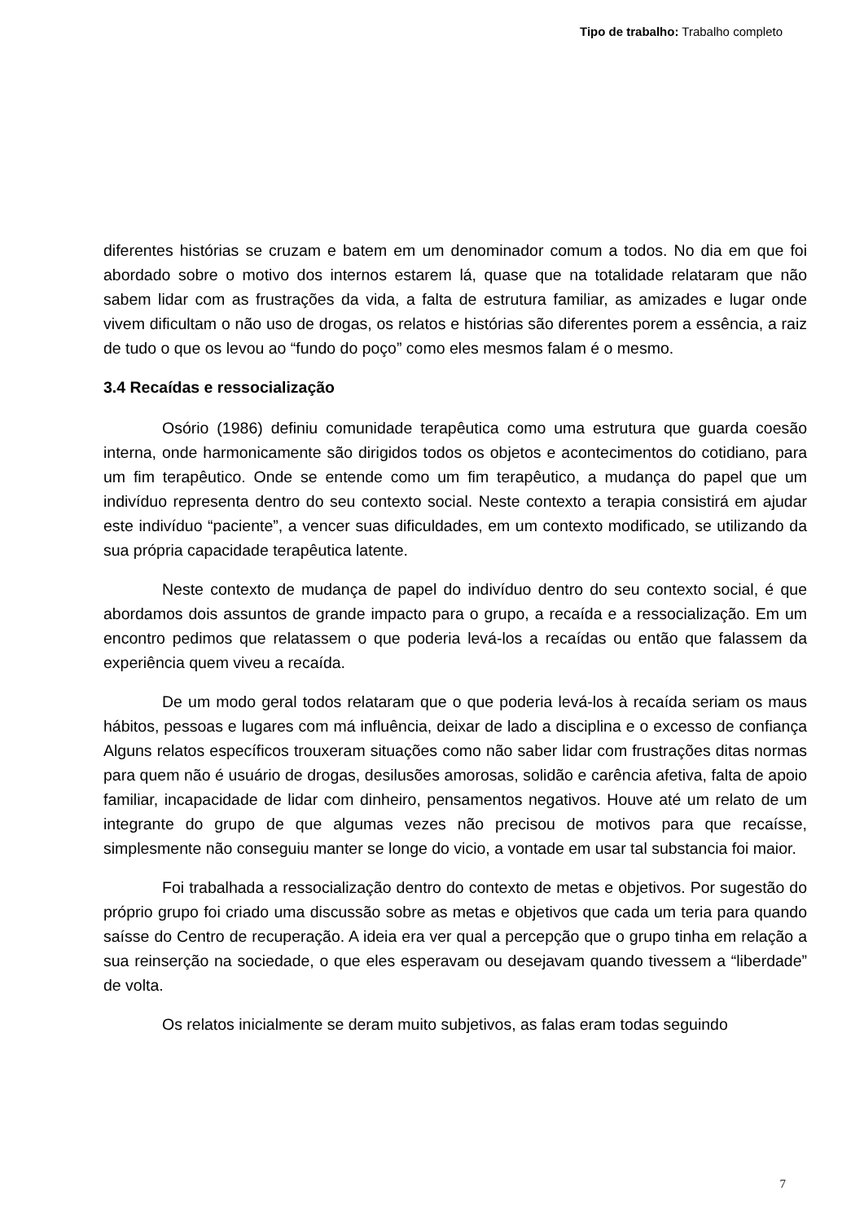Tipo de trabalho: Trabalho completo
diferentes histórias se cruzam e batem em um denominador comum a todos. No dia em que foi abordado sobre o motivo dos internos estarem lá, quase que na totalidade relataram que não sabem lidar com as frustrações da vida, a falta de estrutura familiar, as amizades e lugar onde vivem dificultam o não uso de drogas, os relatos e histórias são diferentes porem a essência, a raiz de tudo o que os levou ao “fundo do poço” como eles mesmos falam é o mesmo.
3.4 Recaídas e ressocialização
Osório (1986) definiu comunidade terapêutica como uma estrutura que guarda coesão interna, onde harmonicamente são dirigidos todos os objetos e acontecimentos do cotidiano, para um fim terapêutico. Onde se entende como um fim terapêutico, a mudança do papel que um indivíduo representa dentro do seu contexto social. Neste contexto a terapia consistirá em ajudar este indivíduo “paciente”, a vencer suas dificuldades, em um contexto modificado, se utilizando da sua própria capacidade terapêutica latente.
Neste contexto de mudança de papel do indivíduo dentro do seu contexto social, é que abordamos dois assuntos de grande impacto para o grupo, a recaída e a ressocialização. Em um encontro pedimos que relatassem o que poderia levá-los a recaídas ou então que falassem da experiência quem viveu a recaída.
De um modo geral todos relataram que o que poderia levá-los à recaída seriam os maus hábitos, pessoas e lugares com má influência, deixar de lado a disciplina e o excesso de confiança Alguns relatos específicos trouxeram situações como não saber lidar com frustrações ditas normas para quem não é usuário de drogas, desilusões amorosas, solidão e carência afetiva, falta de apoio familiar, incapacidade de lidar com dinheiro, pensamentos negativos. Houve até um relato de um integrante do grupo de que algumas vezes não precisou de motivos para que recaísse, simplesmente não conseguiu manter se longe do vicio, a vontade em usar tal substancia foi maior.
Foi trabalhada a ressocialização dentro do contexto de metas e objetivos. Por sugestão do próprio grupo foi criado uma discussão sobre as metas e objetivos que cada um teria para quando saísse do Centro de recuperação. A ideia era ver qual a percepção que o grupo tinha em relação a sua reinserção na sociedade, o que eles esperavam ou desejavam quando tivessem a “liberdade” de volta.
Os relatos inicialmente se deram muito subjetivos, as falas eram todas seguindo
7